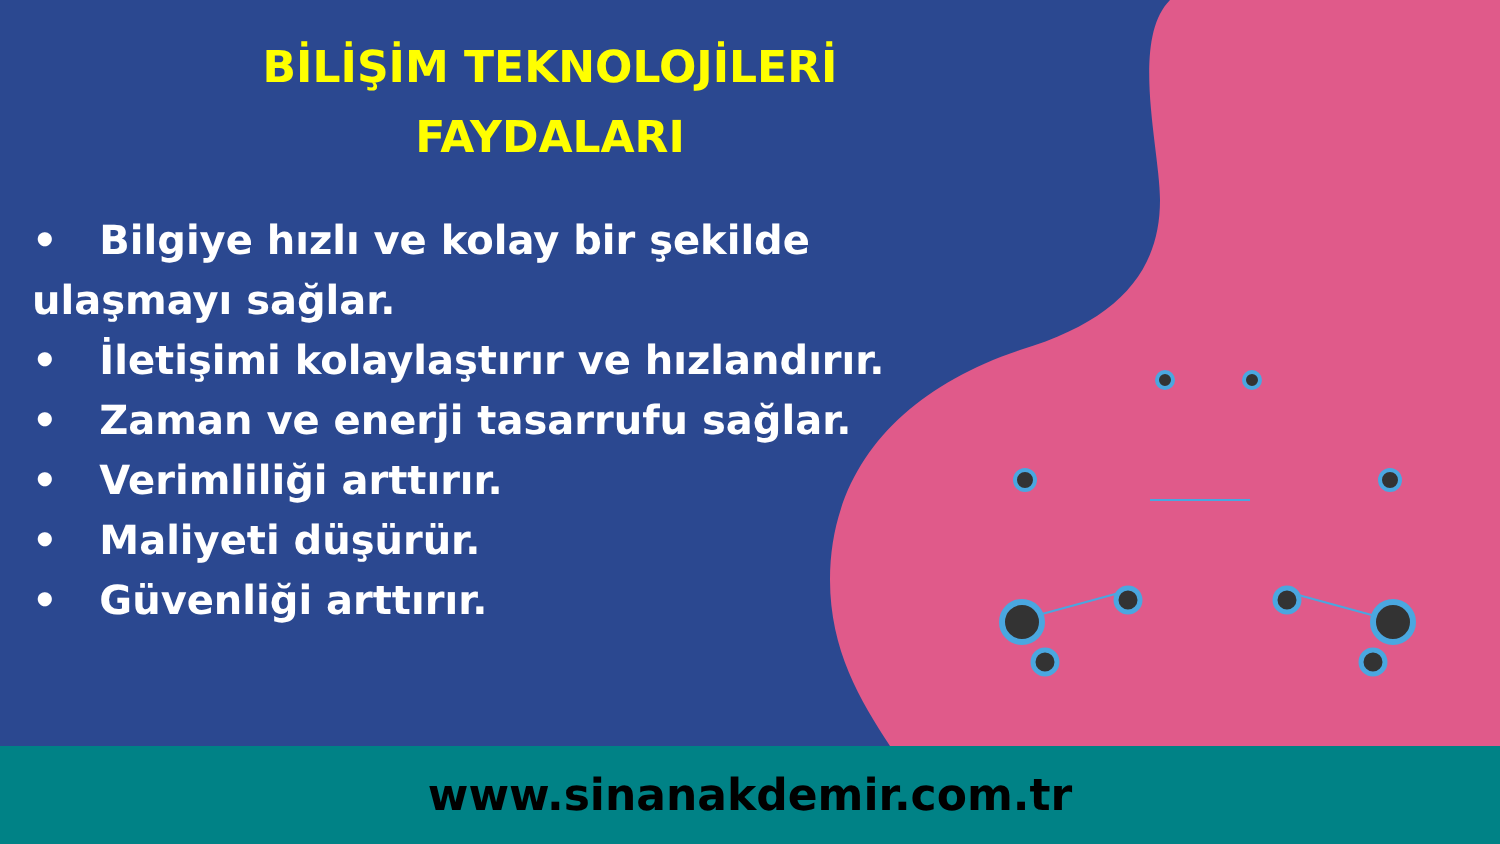BİLİŞİM TEKNOLOJİLERİ
FAYDALARI
• Bilgiye hızlı ve kolay bir şekilde ulaşmayı sağlar.
• İletişimi kolaylaştırır ve hızlandırır.
• Zaman ve enerji tasarrufu sağlar.
• Verimliliği arttırır.
• Maliyeti düşürür.
• Güvenliği arttırır.
www.sinanakdemir.com.tr